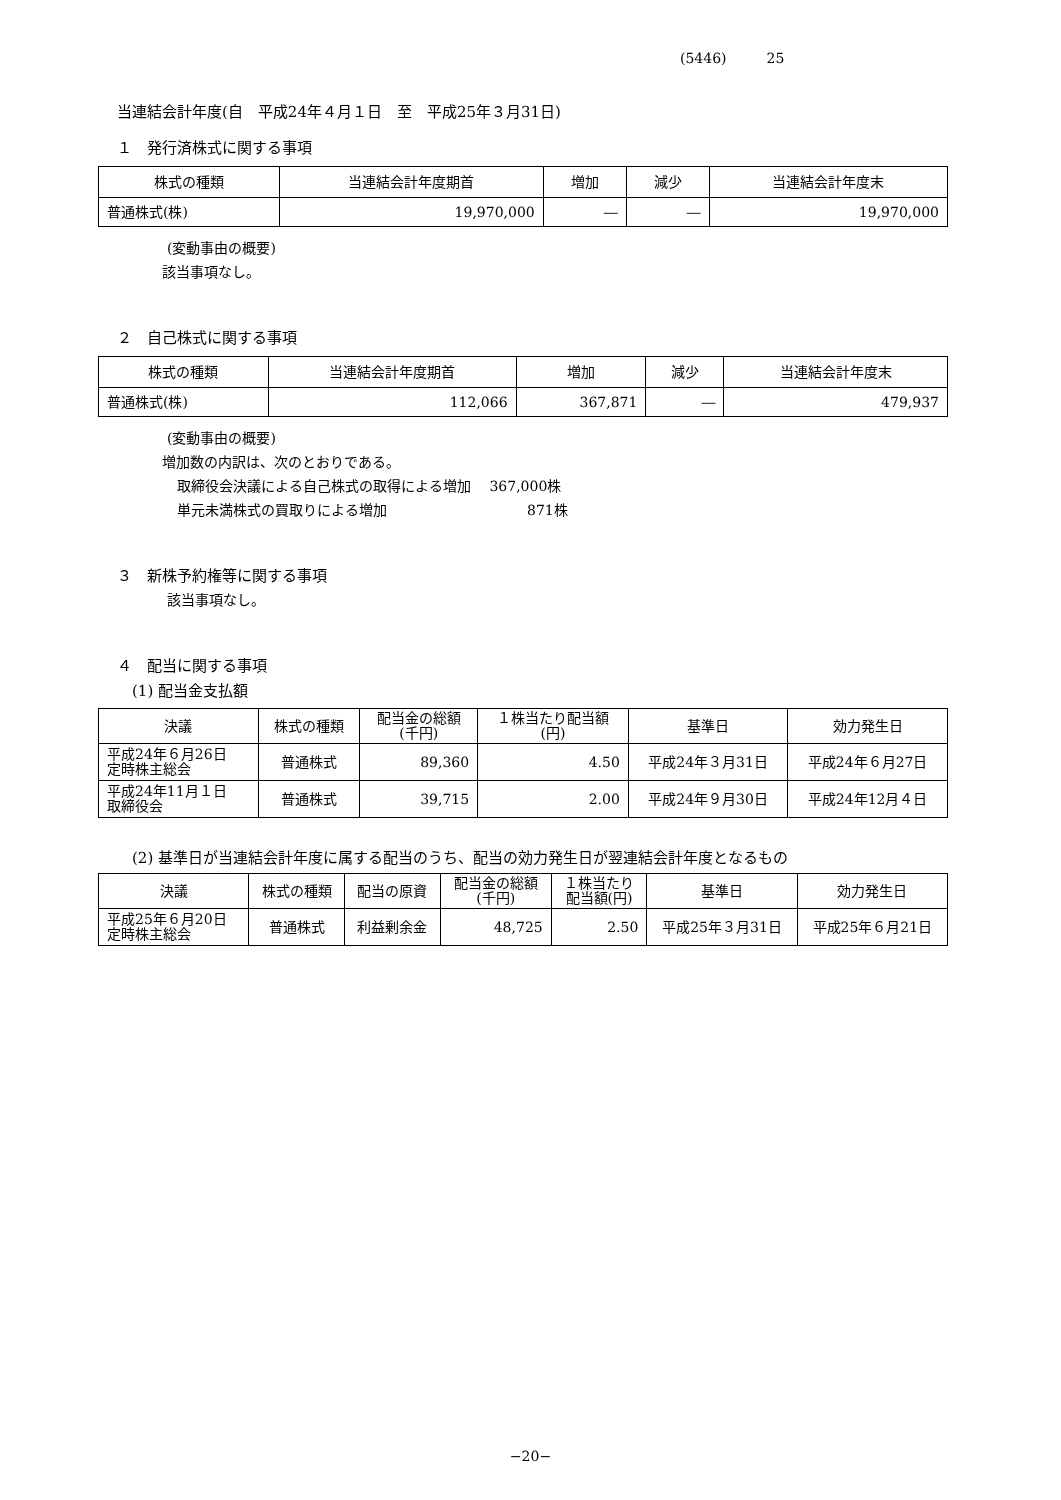(5446) 25
当連結会計年度(自　平成24年４月１日　至　平成25年３月31日)
１　発行済株式に関する事項
| 株式の種類 | 当連結会計年度期首 | 増加 | 減少 | 当連結会計年度末 |
| --- | --- | --- | --- | --- |
| 普通株式(株) | 19,970,000 | ― | ― | 19,970,000 |
(変動事由の概要)
該当事項なし。
２　自己株式に関する事項
| 株式の種類 | 当連結会計年度期首 | 増加 | 減少 | 当連結会計年度末 |
| --- | --- | --- | --- | --- |
| 普通株式(株) | 112,066 | 367,871 | ― | 479,937 |
(変動事由の概要)
増加数の内訳は、次のとおりである。
取締役会決議による自己株式の取得による増加　 367,000株
単元未満株式の買取りによる増加　　　　　　　　　　871株
３　新株予約権等に関する事項
該当事項なし。
４　配当に関する事項
(1) 配当金支払額
| 決議 | 株式の種類 | 配当金の総額 (千円) | １株当たり配当額 (円) | 基準日 | 効力発生日 |
| --- | --- | --- | --- | --- | --- |
| 平成24年６月26日 定時株主総会 | 普通株式 | 89,360 | 4.50 | 平成24年３月31日 | 平成24年６月27日 |
| 平成24年11月１日 取締役会 | 普通株式 | 39,715 | 2.00 | 平成24年９月30日 | 平成24年12月４日 |
(2) 基準日が当連結会計年度に属する配当のうち、配当の効力発生日が翌連結会計年度となるもの
| 決議 | 株式の種類 | 配当の原資 | 配当金の総額 (千円) | １株当たり 配当額(円) | 基準日 | 効力発生日 |
| --- | --- | --- | --- | --- | --- | --- |
| 平成25年６月20日 定時株主総会 | 普通株式 | 利益剰余金 | 48,725 | 2.50 | 平成25年３月31日 | 平成25年６月21日 |
−20−